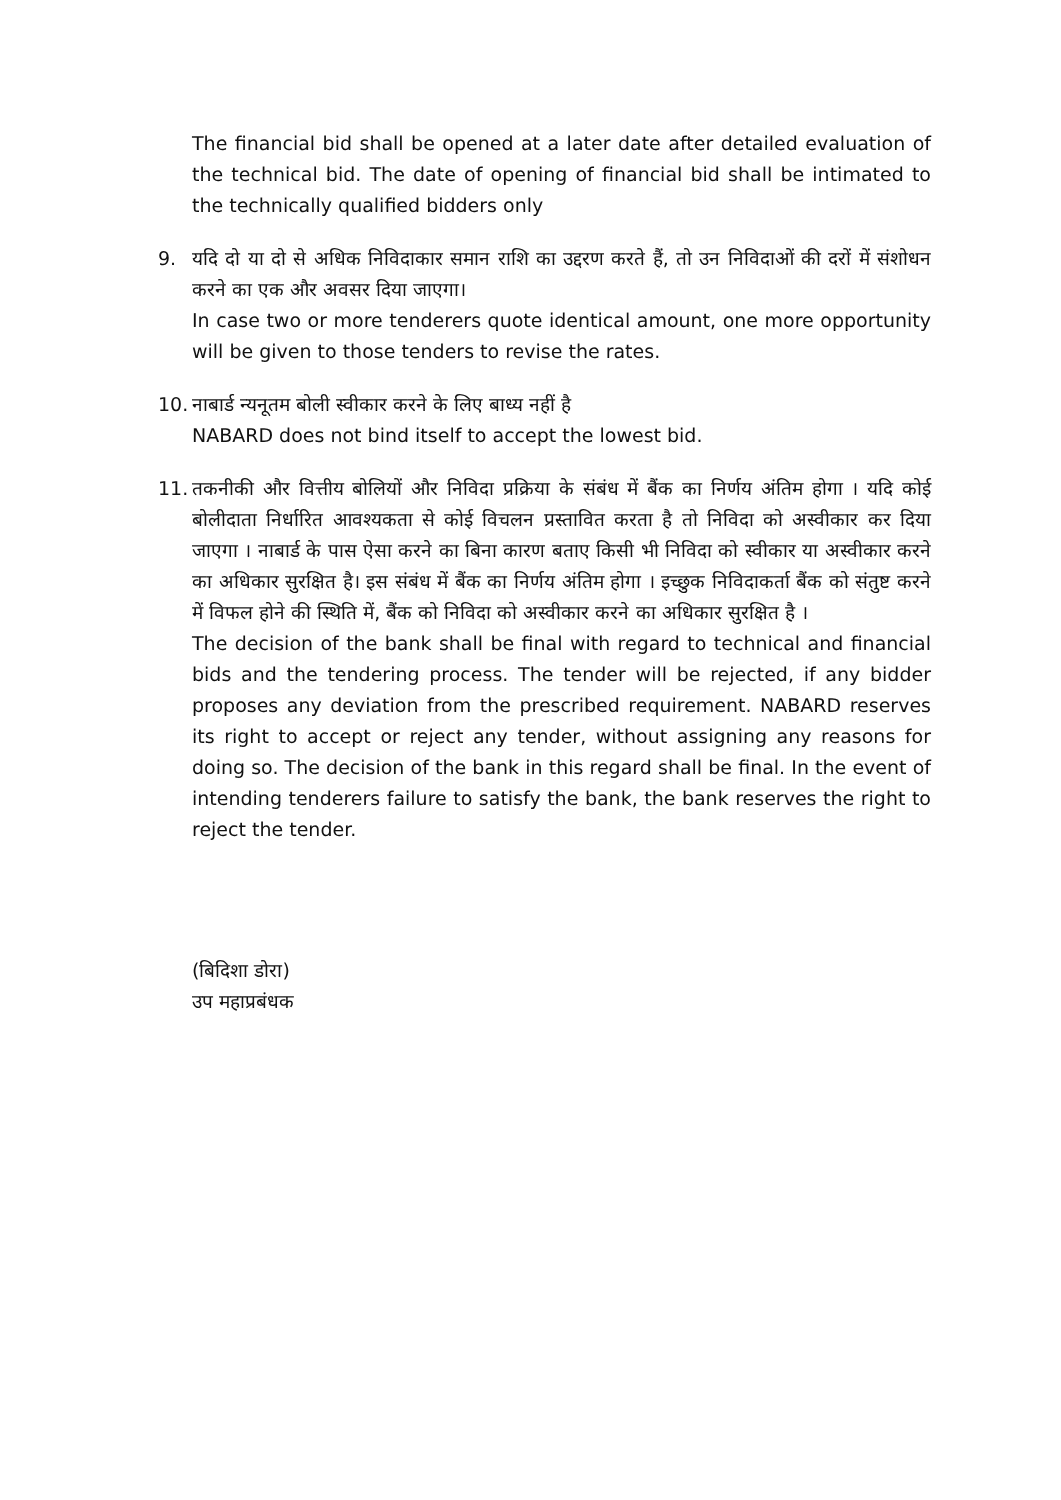The financial bid shall be opened at a later date after detailed evaluation of the technical bid. The date of opening of financial bid shall be intimated to the technically qualified bidders only
9. यदि दो या दो से अधिक निविदाकार समान राशि का उद्दरण करते हैं, तो उन निविदाओं की दरों में संशोधन करने का एक और अवसर दिया जाएगा।
In case two or more tenderers quote identical amount, one more opportunity will be given to those tenders to revise the rates.
10.
नाबार्ड न्यनूतम बोली स्वीकार करने के लिए बाध्य नहीं है
NABARD does not bind itself to accept the lowest bid.
11.
तकनीकी और वित्तीय बोलियों और निविदा प्रक्रिया के संबंध में बैंक का निर्णय अंतिम होगा । यदि कोई बोलीदाता निर्धारित आवश्यकता से कोई विचलन प्रस्तावित करता है तो निविदा को अस्वीकार कर दिया जाएगा । नाबार्ड के पास ऐसा करने का बिना कारण बताए किसी भी निविदा को स्वीकार या अस्वीकार करने का अधिकार सुरक्षित है। इस संबंध में बैंक का निर्णय अंतिम होगा । इच्छुक निविदाकर्ता बैंक को संतुष्ट करने में विफल होने की स्थिति में, बैंक को निविदा को अस्वीकार करने का अधिकार सुरक्षित है ।
The decision of the bank shall be final with regard to technical and financial bids and the tendering process. The tender will be rejected, if any bidder proposes any deviation from the prescribed requirement. NABARD reserves its right to accept or reject any tender, without assigning any reasons for doing so. The decision of the bank in this regard shall be final. In the event of intending tenderers failure to satisfy the bank, the bank reserves the right to reject the tender.
(बिदिशा डोरा)
उप महाप्रबंधक